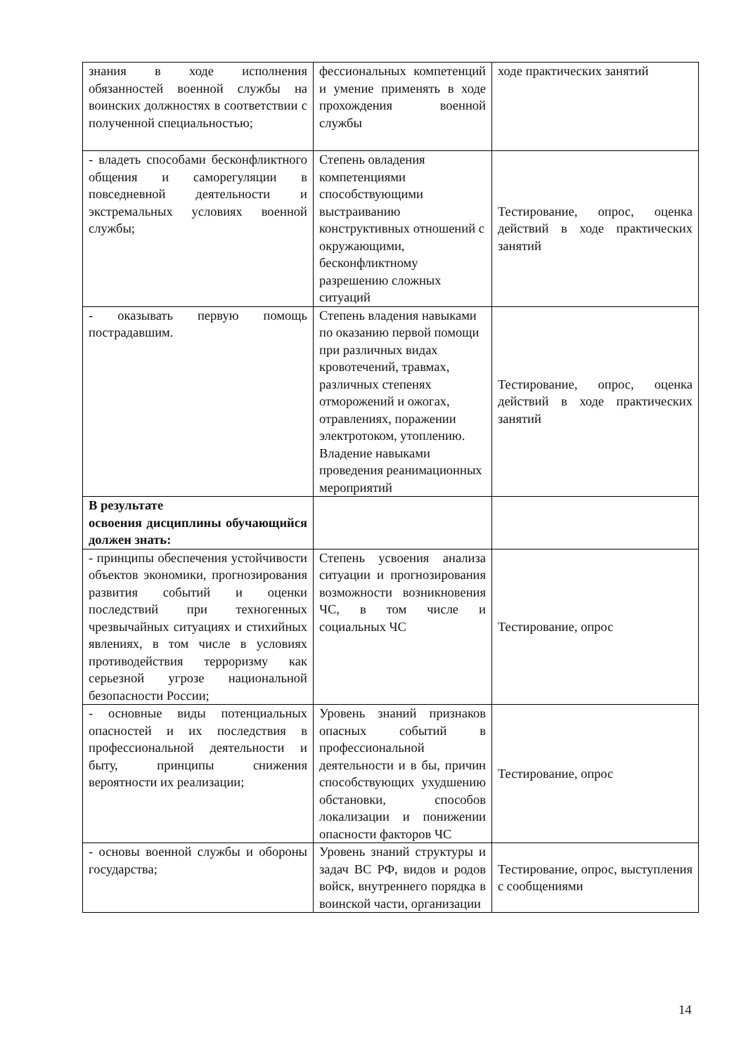| знания в ходе исполнения обязанностей военной службы на воинских должностях в соответствии с полученной специальностью; | фессиональных компетенций и умение применять в ходе прохождения военной службы | ходе практических занятий |
| - владеть способами бесконфликтного общения и саморегуляции в повседневной деятельности и экстремальных условиях военной службы; | Степень овладения компетенциями способствующими выстраиванию конструктивных отношений с окружающими, бесконфликтному разрешению сложных ситуаций | Тестирование, опрос, оценка действий в ходе практических занятий |
| - оказывать первую помощь пострадавшим. | Степень владения навыками по оказанию первой помощи при различных видах кровотечений, травмах, различных степенях отморожений и ожогах, отравлениях, поражении электротоком, утоплению. Владение навыками проведения реанимационных мероприятий | Тестирование, опрос, оценка действий в ходе практических занятий |
| В результате освоения дисциплины обучающийся должен знать: | | |
| - принципы обеспечения устойчивости объектов экономики, прогнозирования развития событий и оценки последствий при техногенных чрезвычайных ситуациях и стихийных явлениях, в том числе в условиях противодействия терроризму как серьезной угрозе национальной безопасности России; | Степень усвоения анализа ситуации и прогнозирования возможности возникновения ЧС, в том числе и социальных ЧС | Тестирование, опрос |
| - основные виды потенциальных опасностей и их последствия в профессиональной деятельности и быту, принципы снижения вероятности их реализации; | Уровень знаний признаков опасных событий в профессиональной деятельности и в бы, причин способствующих ухудшению обстановки, способов локализации и понижении опасности факторов ЧС | Тестирование, опрос |
| - основы военной службы и обороны государства; | Уровень знаний структуры и задач ВС РФ, видов и родов войск, внутреннего порядка в воинской части, организации | Тестирование, опрос, выступления с сообщениями |
14